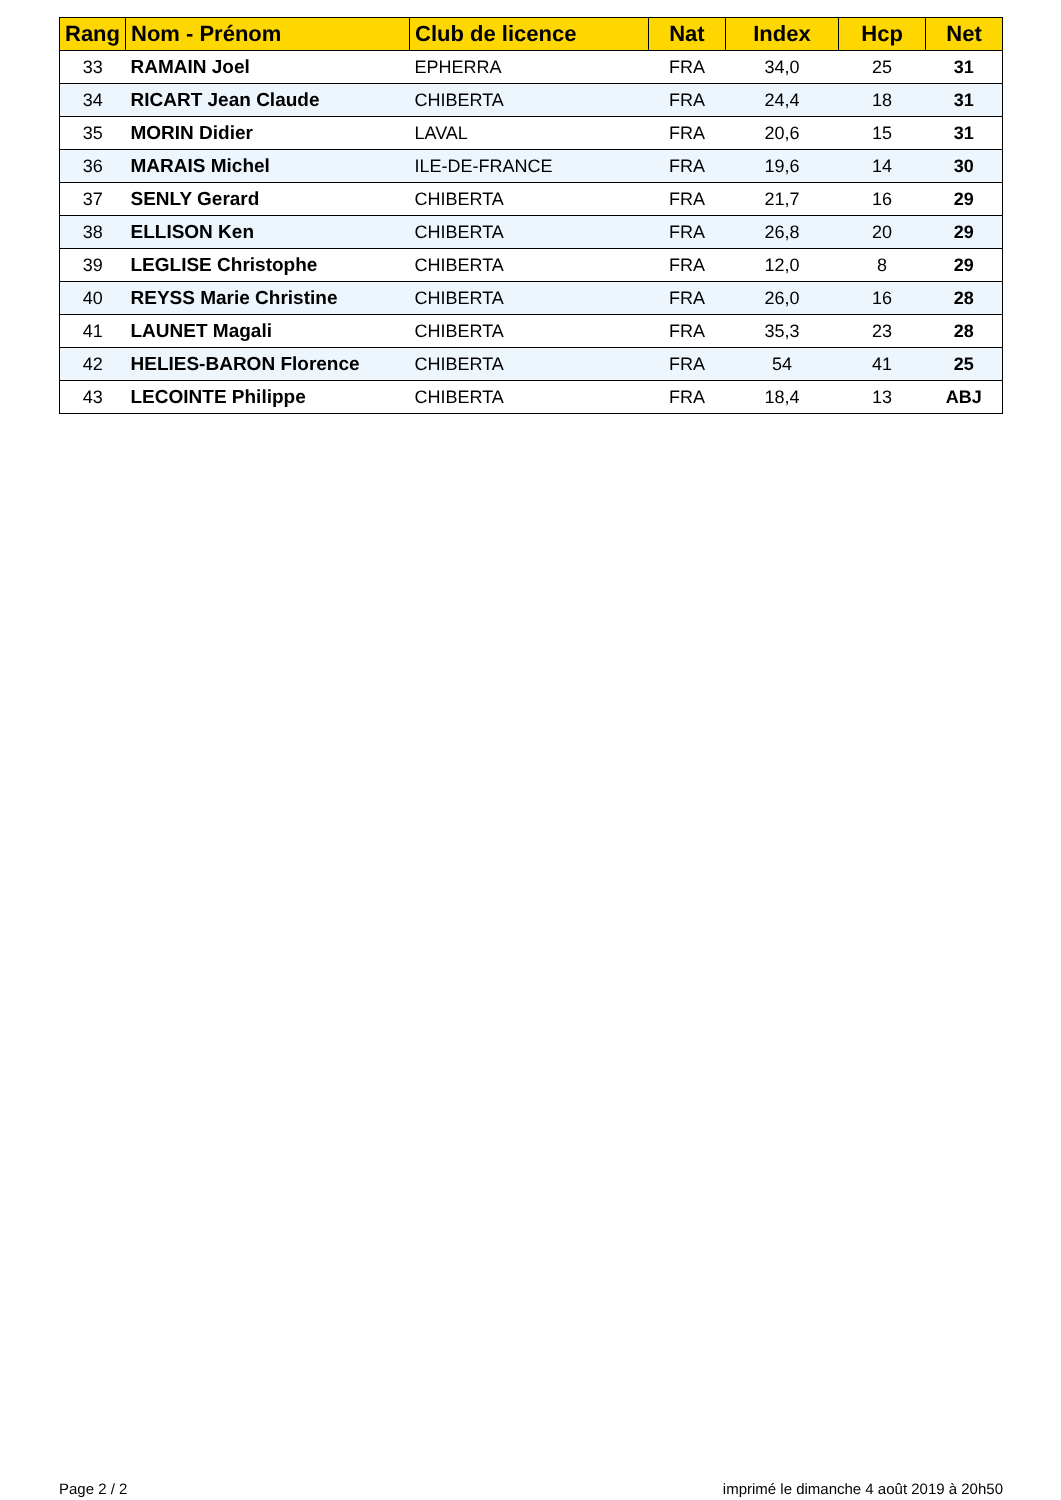| Rang | Nom - Prénom | Club de licence | Nat | Index | Hcp | Net |
| --- | --- | --- | --- | --- | --- | --- |
| 33 | RAMAIN Joel | EPHERRA | FRA | 34,0 | 25 | 31 |
| 34 | RICART Jean Claude | CHIBERTA | FRA | 24,4 | 18 | 31 |
| 35 | MORIN Didier | LAVAL | FRA | 20,6 | 15 | 31 |
| 36 | MARAIS Michel | ILE-DE-FRANCE | FRA | 19,6 | 14 | 30 |
| 37 | SENLY Gerard | CHIBERTA | FRA | 21,7 | 16 | 29 |
| 38 | ELLISON Ken | CHIBERTA | FRA | 26,8 | 20 | 29 |
| 39 | LEGLISE Christophe | CHIBERTA | FRA | 12,0 | 8 | 29 |
| 40 | REYSS Marie Christine | CHIBERTA | FRA | 26,0 | 16 | 28 |
| 41 | LAUNET Magali | CHIBERTA | FRA | 35,3 | 23 | 28 |
| 42 | HELIES-BARON Florence | CHIBERTA | FRA | 54 | 41 | 25 |
| 43 | LECOINTE Philippe | CHIBERTA | FRA | 18,4 | 13 | ABJ |
Page 2 / 2 imprimé le dimanche 4 août 2019 à 20h50